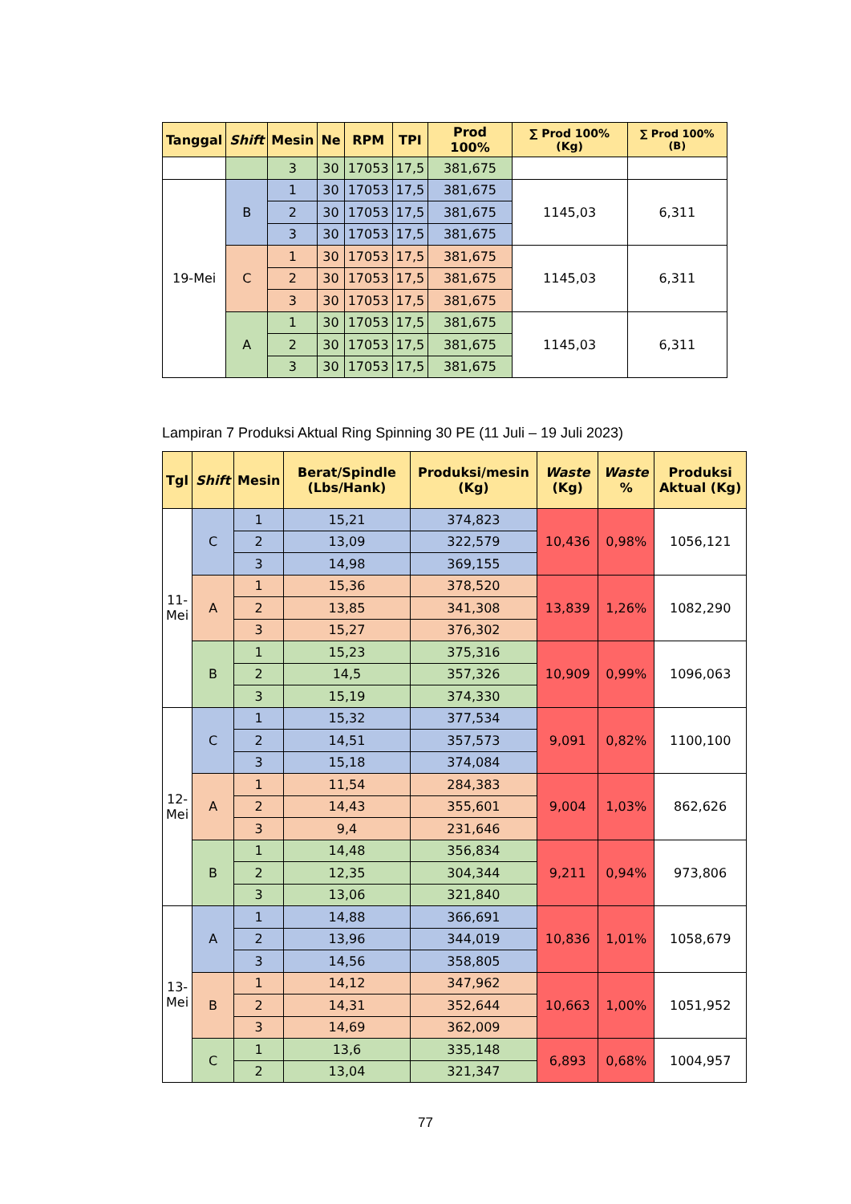| Tanggal | Shift | Mesin | Ne | RPM | TPI | Prod 100% | ∑ Prod 100% (Kg) | ∑ Prod 100% (B) |
| --- | --- | --- | --- | --- | --- | --- | --- | --- |
| | | 3 | 30 | 17053 | 17,5 | 381,675 | | |
| 19-Mei | B | 1 | 30 | 17053 | 17,5 | 381,675 | 1145,03 | 6,311 |
| | | 2 | 30 | 17053 | 17,5 | 381,675 | | |
| | | 3 | 30 | 17053 | 17,5 | 381,675 | | |
| | C | 1 | 30 | 17053 | 17,5 | 381,675 | 1145,03 | 6,311 |
| | | 2 | 30 | 17053 | 17,5 | 381,675 | | |
| | | 3 | 30 | 17053 | 17,5 | 381,675 | | |
| | A | 1 | 30 | 17053 | 17,5 | 381,675 | 1145,03 | 6,311 |
| | | 2 | 30 | 17053 | 17,5 | 381,675 | | |
| | | 3 | 30 | 17053 | 17,5 | 381,675 | | |
Lampiran 7 Produksi Aktual Ring Spinning 30 PE (11 Juli – 19 Juli 2023)
| Tgl | Shift | Mesin | Berat/Spindle (Lbs/Hank) | Produksi/mesin (Kg) | Waste (Kg) | Waste % | Produksi Aktual (Kg) |
| --- | --- | --- | --- | --- | --- | --- | --- |
| 11- Mei | C | 1 | 15,21 | 374,823 | 10,436 | 0,98% | 1056,121 |
| | | 2 | 13,09 | 322,579 | | | |
| | | 3 | 14,98 | 369,155 | | | |
| | A | 1 | 15,36 | 378,520 | 13,839 | 1,26% | 1082,290 |
| | | 2 | 13,85 | 341,308 | | | |
| | | 3 | 15,27 | 376,302 | | | |
| | B | 1 | 15,23 | 375,316 | 10,909 | 0,99% | 1096,063 |
| | | 2 | 14,5 | 357,326 | | | |
| | | 3 | 15,19 | 374,330 | | | |
| 12- Mei | C | 1 | 15,32 | 377,534 | 9,091 | 0,82% | 1100,100 |
| | | 2 | 14,51 | 357,573 | | | |
| | | 3 | 15,18 | 374,084 | | | |
| | A | 1 | 11,54 | 284,383 | 9,004 | 1,03% | 862,626 |
| | | 2 | 14,43 | 355,601 | | | |
| | | 3 | 9,4 | 231,646 | | | |
| | B | 1 | 14,48 | 356,834 | 9,211 | 0,94% | 973,806 |
| | | 2 | 12,35 | 304,344 | | | |
| | | 3 | 13,06 | 321,840 | | | |
| 13- Mei | A | 1 | 14,88 | 366,691 | 10,836 | 1,01% | 1058,679 |
| | | 2 | 13,96 | 344,019 | | | |
| | | 3 | 14,56 | 358,805 | | | |
| | B | 1 | 14,12 | 347,962 | 10,663 | 1,00% | 1051,952 |
| | | 2 | 14,31 | 352,644 | | | |
| | | 3 | 14,69 | 362,009 | | | |
| | C | 1 | 13,6 | 335,148 | 6,893 | 0,68% | 1004,957 |
| | | 2 | 13,04 | 321,347 | | | |
77